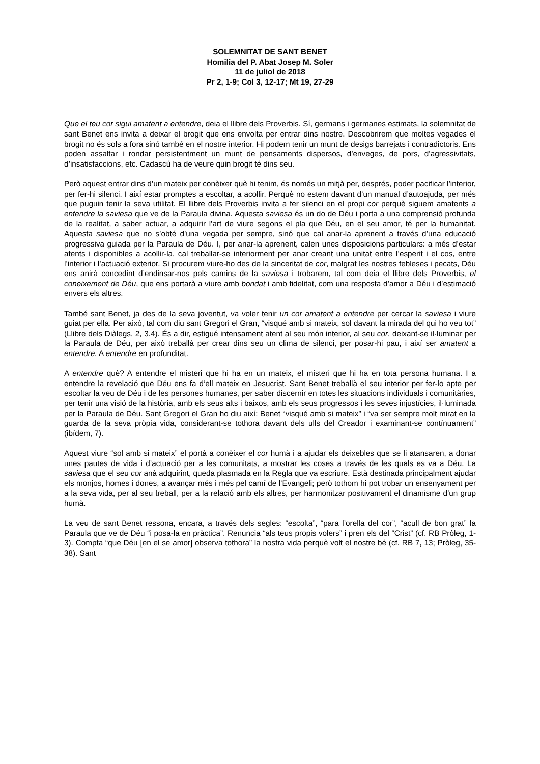SOLEMNITAT DE SANT BENET
Homilia del P. Abat Josep M. Soler
11 de juliol de 2018
Pr 2, 1-9; Col 3, 12-17; Mt 19, 27-29
Que el teu cor sigui amatent a entendre, deia el llibre dels Proverbis. Sí, germans i germanes estimats, la solemnitat de sant Benet ens invita a deixar el brogit que ens envolta per entrar dins nostre. Descobrirem que moltes vegades el brogit no és sols a fora sinó també en el nostre interior. Hi podem tenir un munt de desigs barrejats i contradictoris. Ens poden assaltar i rondar persistentment un munt de pensaments dispersos, d’enveges, de pors, d’agressivitats, d’insatisfaccions, etc. Cadascú ha de veure quin brogit té dins seu.
Però aquest entrar dins d’un mateix per conèixer què hi tenim, és només un mitjà per, després, poder pacificar l’interior, per fer-hi silenci. I així estar promptes a escoltar, a acollir. Perquè no estem davant d’un manual d’autoajuda, per més que puguin tenir la seva utilitat. El llibre dels Proverbis invita a fer silenci en el propi cor perquè siguem amatents a entendre la saviesa que ve de la Paraula divina. Aquesta saviesa és un do de Déu i porta a una comprensió profunda de la realitat, a saber actuar, a adquirir l’art de viure segons el pla que Déu, en el seu amor, té per la humanitat. Aquesta saviesa que no s’obté d’una vegada per sempre, sinó que cal anar-la aprenent a través d’una educació progressiva guiada per la Paraula de Déu. I, per anar-la aprenent, calen unes disposicions particulars: a més d’estar atents i disponibles a acollir-la, cal treballar-se interiorment per anar creant una unitat entre l’esperit i el cos, entre l’interior i l’actuació exterior. Si procurem viure-ho des de la sinceritat de cor, malgrat les nostres febleses i pecats, Déu ens anirà concedint d’endinsar-nos pels camins de la saviesa i trobarem, tal com deia el llibre dels Proverbis, el coneixement de Déu, que ens portarà a viure amb bondat i amb fidelitat, com una resposta d’amor a Déu i d’estimació envers els altres.
També sant Benet, ja des de la seva joventut, va voler tenir un cor amatent a entendre per cercar la saviesa i viure guiat per ella. Per això, tal com diu sant Gregori el Gran, “visqué amb si mateix, sol davant la mirada del qui ho veu tot” (Llibre dels Diàlegs, 2, 3.4). És a dir, estigué intensament atent al seu món interior, al seu cor, deixant-se il·luminar per la Paraula de Déu, per això treballà per crear dins seu un clima de silenci, per posar-hi pau, i així ser amatent a entendre. A entendre en profunditat.
A entendre què? A entendre el misteri que hi ha en un mateix, el misteri que hi ha en tota persona humana. I a entendre la revelació que Déu ens fa d’ell mateix en Jesucrist. Sant Benet treballà el seu interior per fer-lo apte per escoltar la veu de Déu i de les persones humanes, per saber discernir en totes les situacions individuals i comunitàries, per tenir una visió de la història, amb els seus alts i baixos, amb els seus progressos i les seves injustícies, il·luminada per la Paraula de Déu. Sant Gregori el Gran ho diu així: Benet “visqué amb si mateix” i “va ser sempre molt mirat en la guarda de la seva pròpia vida, considerant-se tothora davant dels ulls del Creador i examinant-se contínuament” (ibídem, 7).
Aquest viure “sol amb si mateix” el portà a conèixer el cor humà i a ajudar els deixebles que se li atansaren, a donar unes pautes de vida i d’actuació per a les comunitats, a mostrar les coses a través de les quals es va a Déu. La saviesa que el seu cor anà adquirint, queda plasmada en la Regla que va escriure. Està destinada principalment ajudar els monjos, homes i dones, a avançar més i més pel camí de l’Evangeli; però tothom hi pot trobar un ensenyament per a la seva vida, per al seu treball, per a la relació amb els altres, per harmonitzar positivament el dinamisme d’un grup humà.
La veu de sant Benet ressona, encara, a través dels segles: “escolta”, “para l’orella del cor”, “acull de bon grat” la Paraula que ve de Déu “i posa-la en pràctica”. Renuncia “als teus propis volers” i pren els del “Crist” (cf. RB Pròleg, 1-3). Compta “que Déu [en el se amor] observa tothora” la nostra vida perquè volt el nostre bé (cf. RB 7, 13; Pròleg, 35-38). Sant